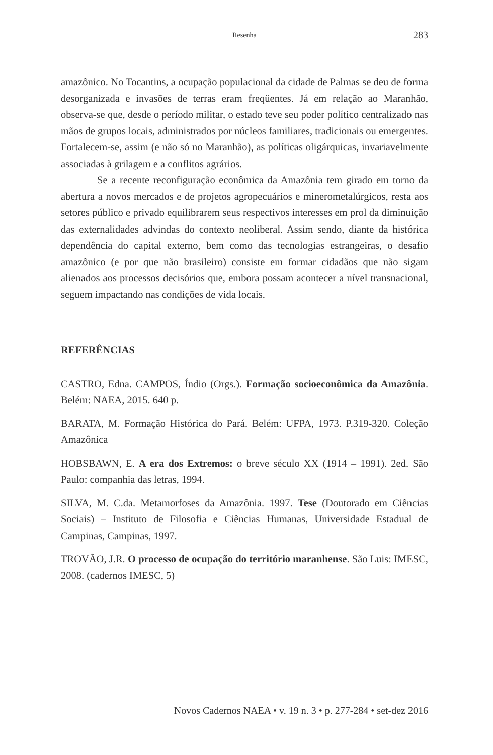Resenha 283
amazônico. No Tocantins, a ocupação populacional da cidade de Palmas se deu de forma desorganizada e invasões de terras eram freqüentes. Já em relação ao Maranhão, observa-se que, desde o período militar, o estado teve seu poder político centralizado nas mãos de grupos locais, administrados por núcleos familiares, tradicionais ou emergentes. Fortalecem-se, assim (e não só no Maranhão), as políticas oligárquicas, invariavelmente associadas à grilagem e a conflitos agrários.
Se a recente reconfiguração econômica da Amazônia tem girado em torno da abertura a novos mercados e de projetos agropecuários e minerometalúrgicos, resta aos setores público e privado equilibrarem seus respectivos interesses em prol da diminuição das externalidades advindas do contexto neoliberal. Assim sendo, diante da histórica dependência do capital externo, bem como das tecnologias estrangeiras, o desafio amazônico (e por que não brasileiro) consiste em formar cidadãos que não sigam alienados aos processos decisórios que, embora possam acontecer a nível transnacional, seguem impactando nas condições de vida locais.
REFERÊNCIAS
CASTRO, Edna. CAMPOS, Índio (Orgs.). Formação socioeconômica da Amazônia. Belém: NAEA, 2015. 640 p.
BARATA, M. Formação Histórica do Pará. Belém: UFPA, 1973. P.319-320. Coleção Amazônica
HOBSBAWN, E. A era dos Extremos: o breve século XX (1914 – 1991). 2ed. São Paulo: companhia das letras, 1994.
SILVA, M. C.da. Metamorfoses da Amazônia. 1997. Tese (Doutorado em Ciências Sociais) – Instituto de Filosofia e Ciências Humanas, Universidade Estadual de Campinas, Campinas, 1997.
TROVÃO, J.R. O processo de ocupação do território maranhense. São Luis: IMESC, 2008. (cadernos IMESC, 5)
Novos Cadernos NAEA • v. 19 n. 3 • p. 277-284 • set-dez 2016